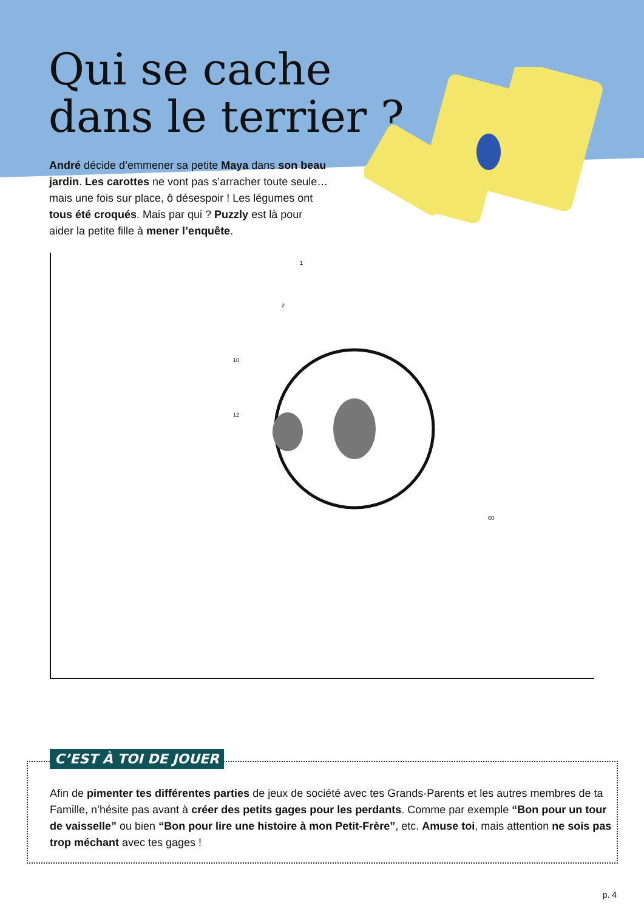Qui se cache
dans le terrier ?
André décide d’emmener sa petite Maya dans son beau jardin. Les carottes ne vont pas s’arracher toute seule… mais une fois sur place, ô désespoir ! Les légumes ont tous été croqués. Mais par qui ? Puzzly est là pour aider la petite fille à mener l’enquête.
1
2
10
12
60
C’EST À TOI DE JOUER
Afin de pimenter tes différentes parties de jeux de société avec tes Grands-Parents et les autres membres de ta Famille, n’hésite pas avant à créer des petits gages pour les perdants. Comme par exemple “Bon pour un tour de vaisselle” ou bien “Bon pour lire une histoire à mon Petit-Frère”, etc. Amuse toi, mais attention ne sois pas trop méchant avec tes gages !
p. 4